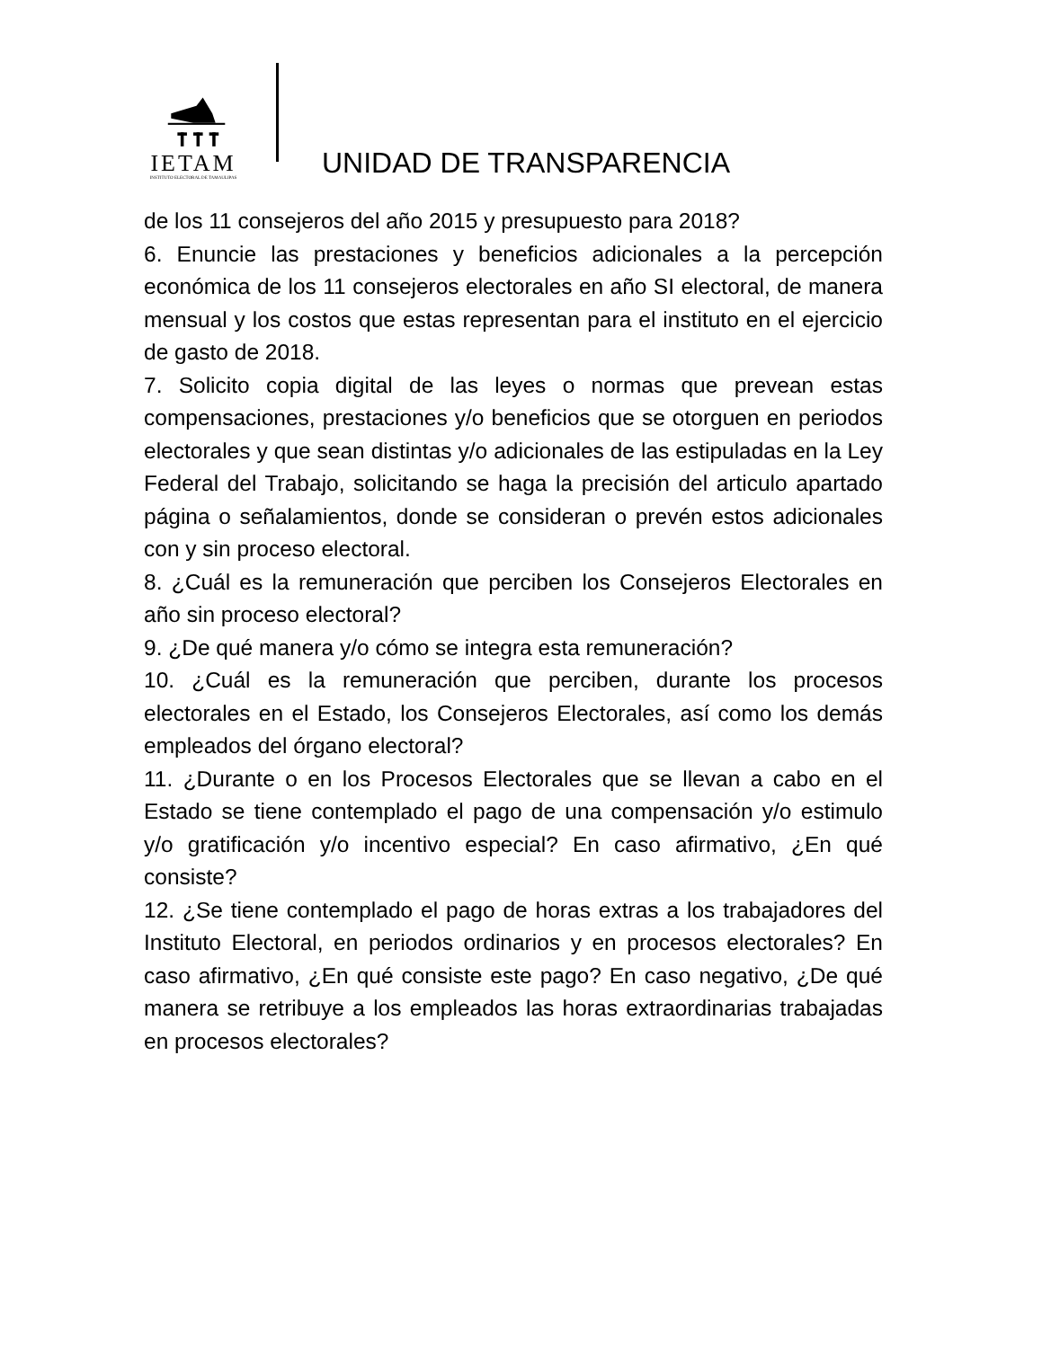IETAM
INSTITUTO ELECTORAL DE TAMAULIPAS
UNIDAD DE TRANSPARENCIA
de los 11 consejeros del año 2015 y presupuesto para 2018?
6. Enuncie las prestaciones y beneficios adicionales a la percepción económica de los 11 consejeros electorales en año SI electoral, de manera mensual y los costos que estas representan para el instituto en el ejercicio de gasto de 2018.
7. Solicito copia digital de las leyes o normas que prevean estas compensaciones, prestaciones y/o beneficios que se otorguen en periodos electorales y que sean distintas y/o adicionales de las estipuladas en la Ley Federal del Trabajo, solicitando se haga la precisión del articulo apartado página o señalamientos, donde se consideran o prevén estos adicionales con y sin proceso electoral.
8. ¿Cuál es la remuneración que perciben los Consejeros Electorales en año sin proceso electoral?
9. ¿De qué manera y/o cómo se integra esta remuneración?
10. ¿Cuál es la remuneración que perciben, durante los procesos electorales en el Estado, los Consejeros Electorales, así como los demás empleados del órgano electoral?
11. ¿Durante o en los Procesos Electorales que se llevan a cabo en el Estado se tiene contemplado el pago de una compensación y/o estimulo y/o gratificación y/o incentivo especial? En caso afirmativo, ¿En qué consiste?
12. ¿Se tiene contemplado el pago de horas extras a los trabajadores del Instituto Electoral, en periodos ordinarios y en procesos electorales? En caso afirmativo, ¿En qué consiste este pago? En caso negativo, ¿De qué manera se retribuye a los empleados las horas extraordinarias trabajadas en procesos electorales?